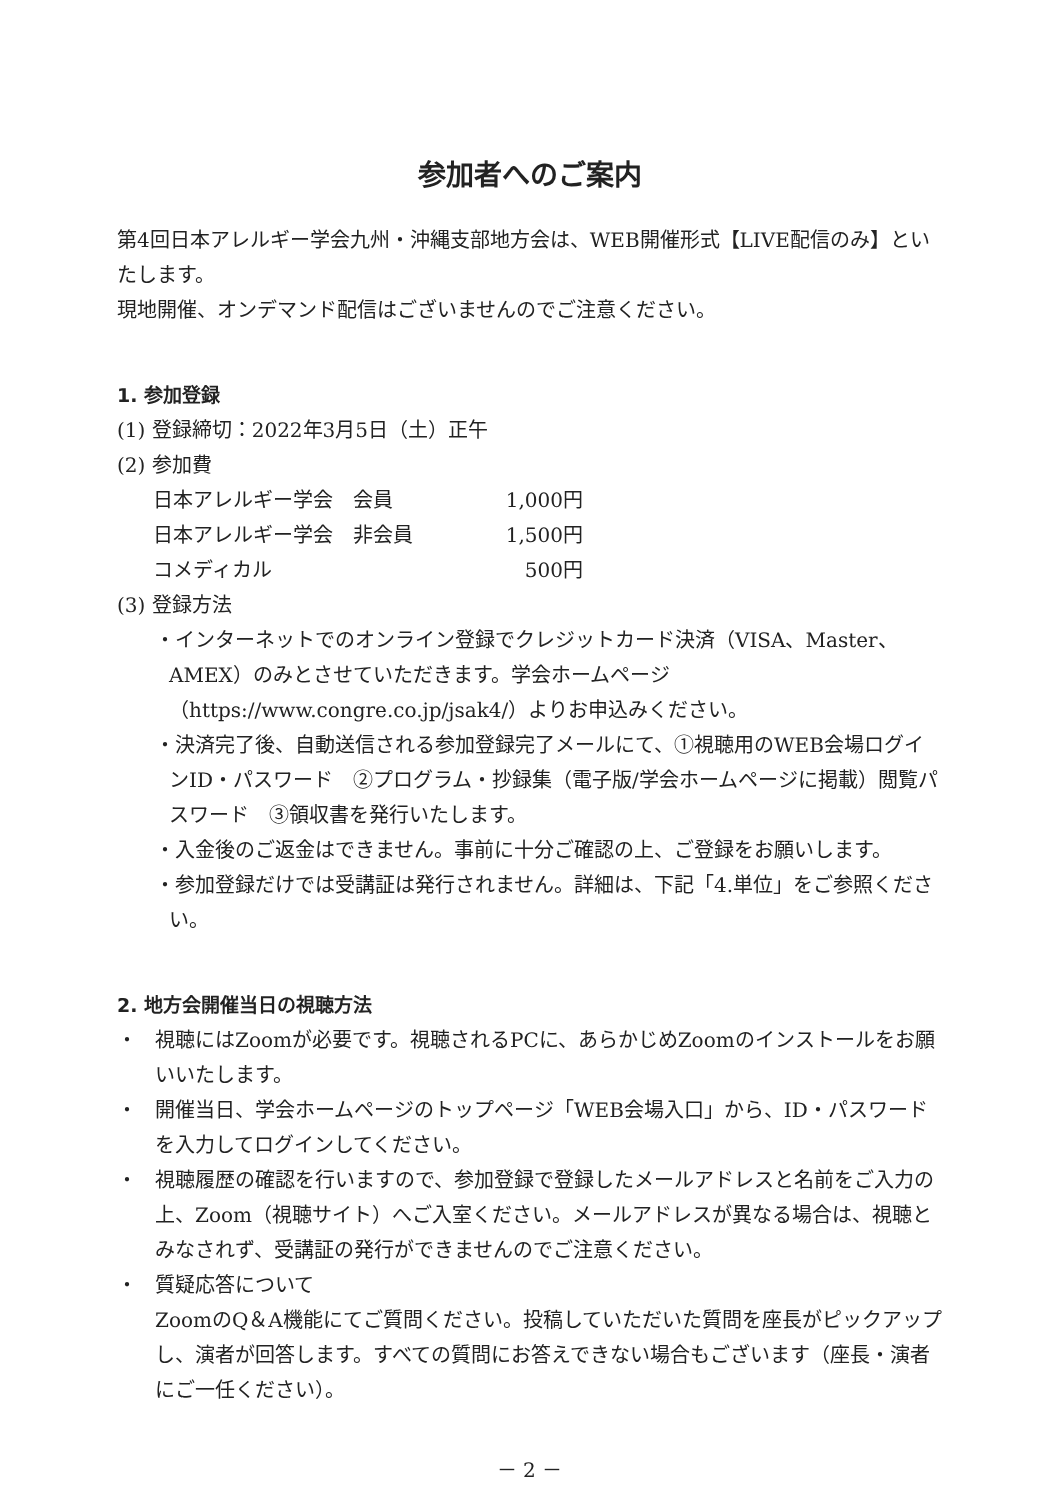参加者へのご案内
第4回日本アレルギー学会九州・沖縄支部地方会は、WEB開催形式【LIVE配信のみ】といたします。
現地開催、オンデマンド配信はございませんのでご注意ください。
1. 参加登録
(1) 登録締切：2022年3月5日（土）正午
(2) 参加費
| 日本アレルギー学会 会員 | 1,000円 |
| 日本アレルギー学会 非会員 | 1,500円 |
| コメディカル | 500円 |
(3) 登録方法
・インターネットでのオンライン登録でクレジットカード決済（VISA、Master、AMEX）のみとさせていただきます。学会ホームページ（https://www.congre.co.jp/jsak4/）よりお申込みください。
・決済完了後、自動送信される参加登録完了メールにて、①視聴用のWEB会場ログインID・パスワード　②プログラム・抄録集（電子版/学会ホームページに掲載）閲覧パスワード　③領収書を発行いたします。
・入金後のご返金はできません。事前に十分ご確認の上、ご登録をお願いします。
・参加登録だけでは受講証は発行されません。詳細は、下記「4.単位」をご参照ください。
2. 地方会開催当日の視聴方法
・ 視聴にはZoomが必要です。視聴されるPCに、あらかじめZoomのインストールをお願いいたします。
・ 開催当日、学会ホームページのトップページ「WEB会場入口」から、ID・パスワードを入力してログインしてください。
・ 視聴履歴の確認を行いますので、参加登録で登録したメールアドレスと名前をご入力の上、Zoom（視聴サイト）へご入室ください。メールアドレスが異なる場合は、視聴とみなされず、受講証の発行ができませんのでご注意ください。
・ 質疑応答について
ZoomのQ＆A機能にてご質問ください。投稿していただいた質問を座長がピックアップし、演者が回答します。すべての質問にお答えできない場合もございます（座長・演者にご一任ください）。
－ 2 －